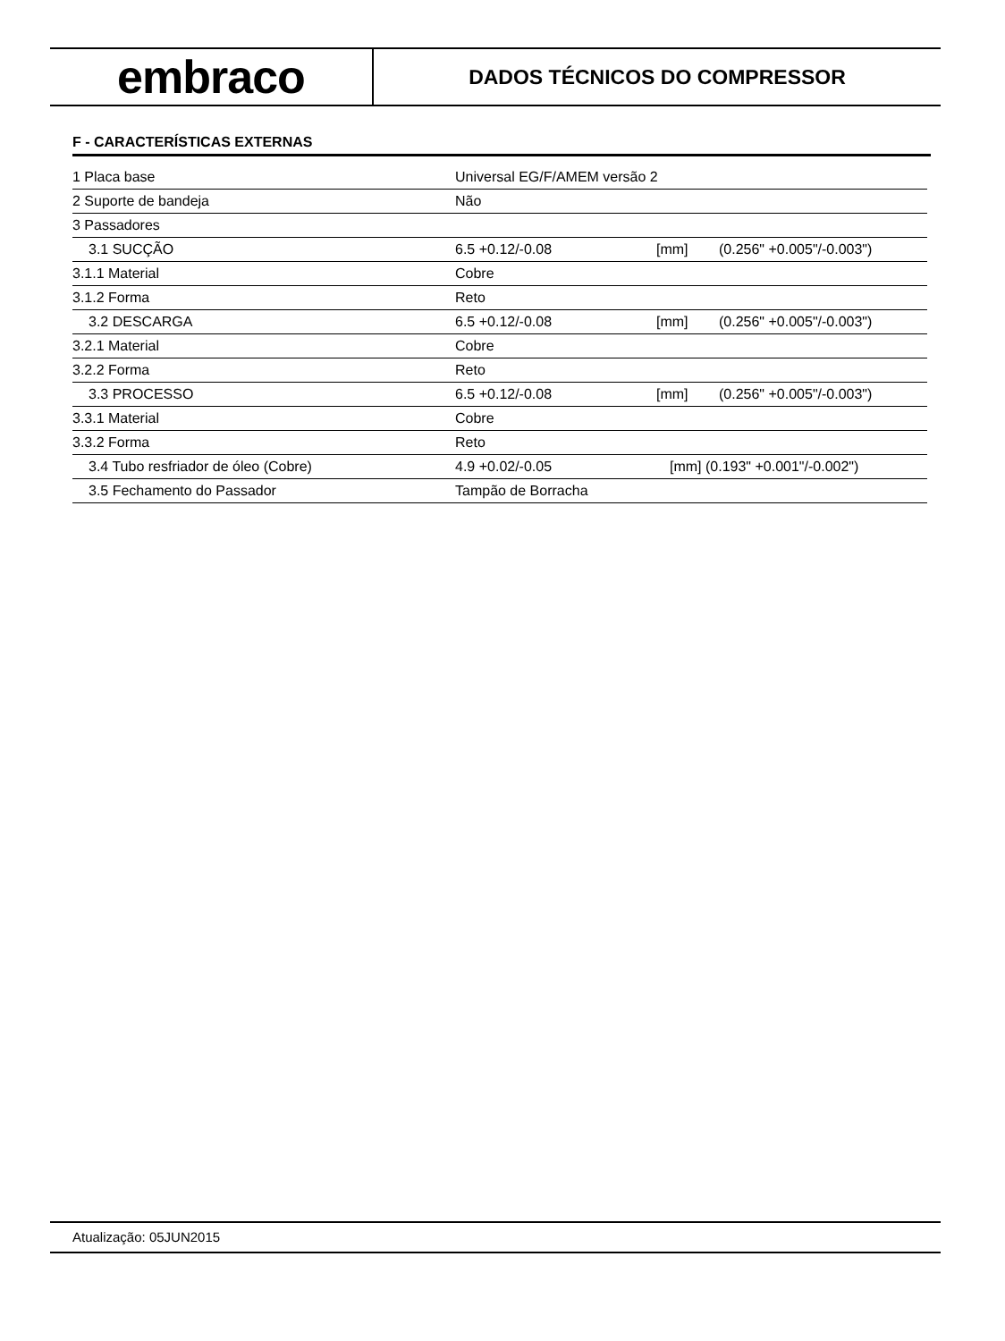embraco
DADOS TÉCNICOS DO COMPRESSOR
F - CARACTERÍSTICAS EXTERNAS
| 1 Placa base | Universal EG/F/AMEM versão 2 | | |
| 2 Suporte de bandeja | Não | | |
| 3 Passadores | | | |
| 3.1 SUCÇÃO | 6.5 +0.12/-0.08 | [mm] | (0.256" +0.005"/-0.003") |
| 3.1.1 Material | Cobre | | |
| 3.1.2 Forma | Reto | | |
| 3.2 DESCARGA | 6.5 +0.12/-0.08 | [mm] | (0.256" +0.005"/-0.003") |
| 3.2.1 Material | Cobre | | |
| 3.2.2 Forma | Reto | | |
| 3.3 PROCESSO | 6.5 +0.12/-0.08 | [mm] | (0.256" +0.005"/-0.003") |
| 3.3.1 Material | Cobre | | |
| 3.3.2 Forma | Reto | | |
| 3.4 Tubo resfriador de óleo (Cobre) | 4.9 +0.02/-0.05 | [mm] (0.193" +0.001"/-0.002") | |
| 3.5 Fechamento do Passador | Tampão de Borracha | | |
Atualização: 05JUN2015